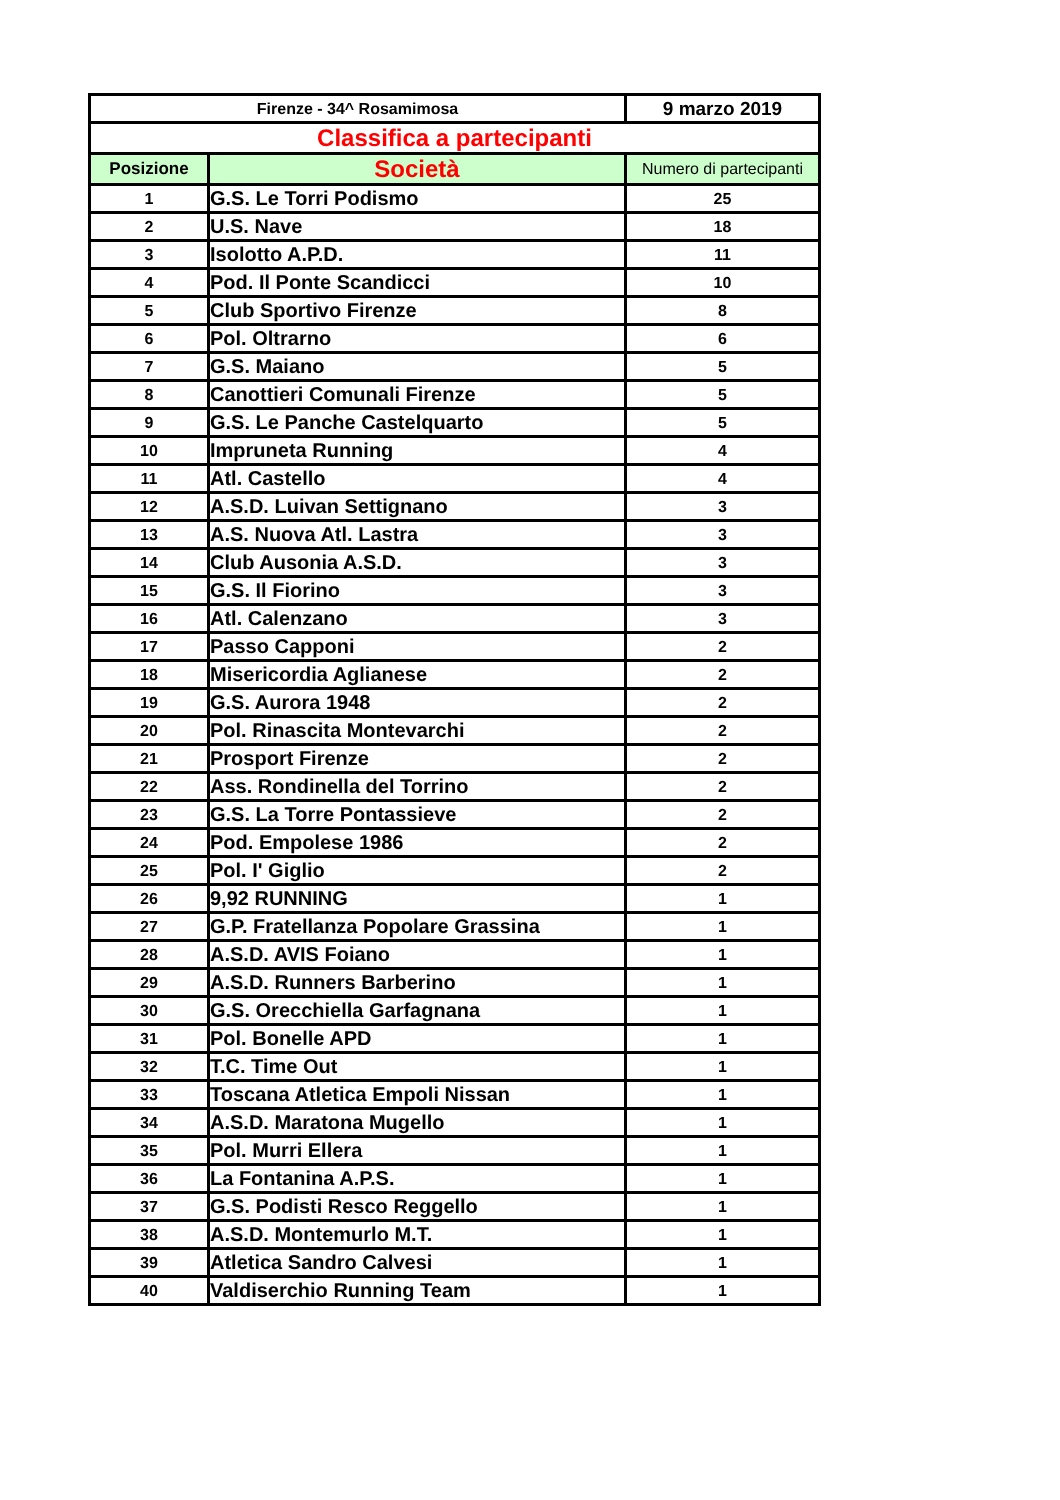| Firenze - 34^ Rosamimosa | | 9 marzo 2019 |
| Classifica a partecipanti | | |
| Posizione | Società | Numero di partecipanti |
| 1 | G.S. Le Torri Podismo | 25 |
| 2 | U.S. Nave | 18 |
| 3 | Isolotto A.P.D. | 11 |
| 4 | Pod. Il Ponte Scandicci | 10 |
| 5 | Club Sportivo Firenze | 8 |
| 6 | Pol. Oltrarno | 6 |
| 7 | G.S. Maiano | 5 |
| 8 | Canottieri Comunali Firenze | 5 |
| 9 | G.S. Le Panche Castelquarto | 5 |
| 10 | Impruneta Running | 4 |
| 11 | Atl. Castello | 4 |
| 12 | A.S.D. Luivan Settignano | 3 |
| 13 | A.S. Nuova Atl. Lastra | 3 |
| 14 | Club Ausonia A.S.D. | 3 |
| 15 | G.S. Il Fiorino | 3 |
| 16 | Atl. Calenzano | 3 |
| 17 | Passo Capponi | 2 |
| 18 | Misericordia Aglianese | 2 |
| 19 | G.S. Aurora 1948 | 2 |
| 20 | Pol. Rinascita Montevarchi | 2 |
| 21 | Prosport Firenze | 2 |
| 22 | Ass. Rondinella del Torrino | 2 |
| 23 | G.S. La Torre Pontassieve | 2 |
| 24 | Pod. Empolese 1986 | 2 |
| 25 | Pol. I' Giglio | 2 |
| 26 | 9,92 RUNNING | 1 |
| 27 | G.P. Fratellanza Popolare Grassina | 1 |
| 28 | A.S.D. AVIS Foiano | 1 |
| 29 | A.S.D. Runners Barberino | 1 |
| 30 | G.S. Orecchiella Garfagnana | 1 |
| 31 | Pol. Bonelle APD | 1 |
| 32 | T.C. Time Out | 1 |
| 33 | Toscana Atletica Empoli Nissan | 1 |
| 34 | A.S.D. Maratona Mugello | 1 |
| 35 | Pol. Murri Ellera | 1 |
| 36 | La Fontanina A.P.S. | 1 |
| 37 | G.S. Podisti Resco Reggello | 1 |
| 38 | A.S.D. Montemurlo M.T. | 1 |
| 39 | Atletica Sandro Calvesi | 1 |
| 40 | Valdiserchio Running Team | 1 |